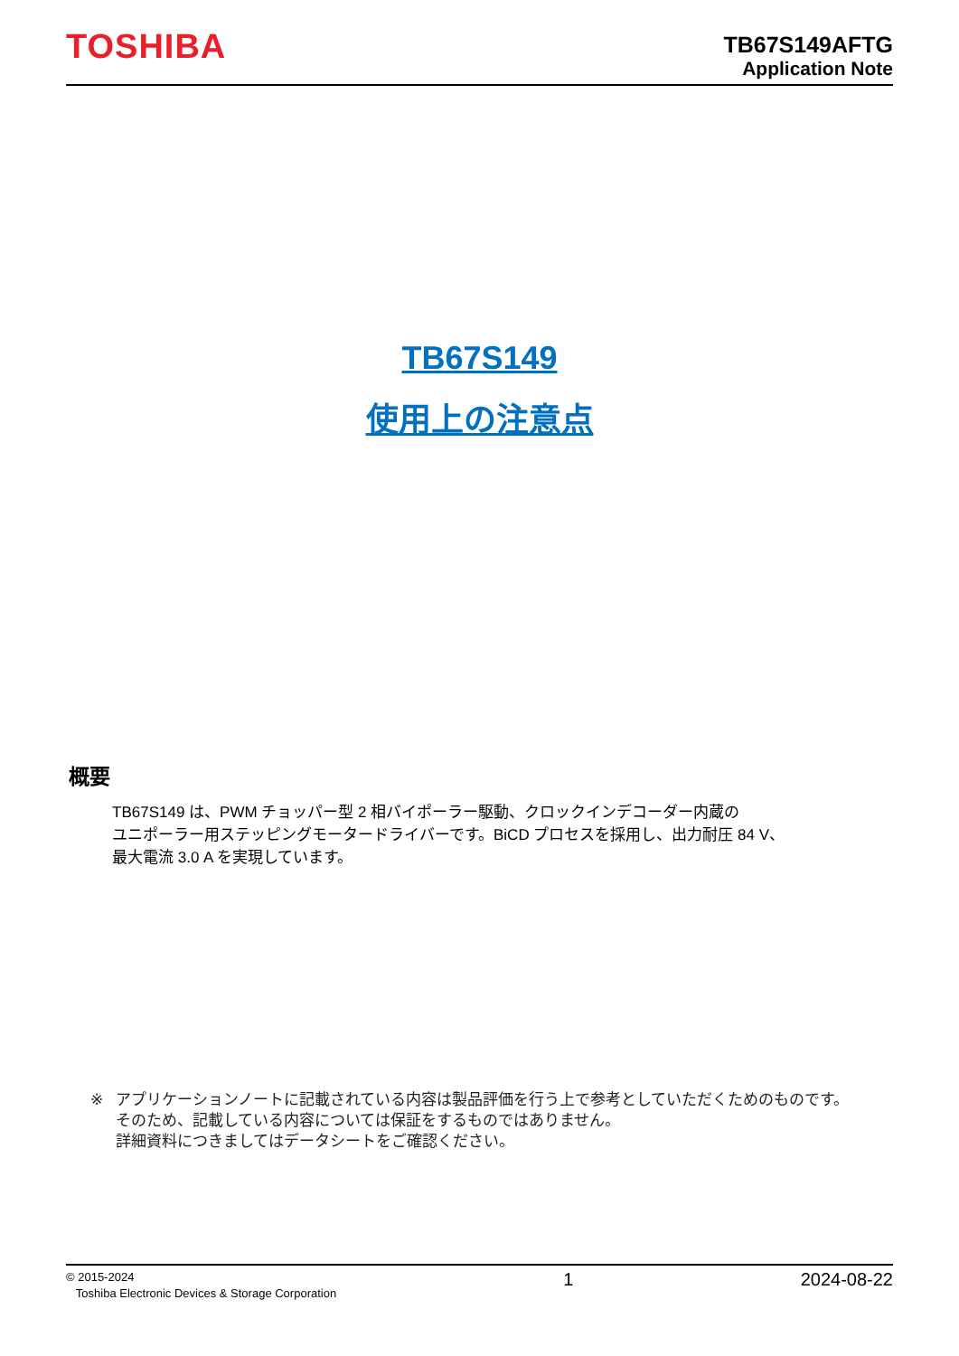TOSHIBA
TB67S149AFTG
Application Note
TB67S149
使用上の注意点
概要
TB67S149 は、PWM チョッパー型 2 相バイポーラー駆動、クロックインデコーダー内蔵の
ユニポーラー用ステッピングモータードライバーです。BiCD プロセスを採用し、出力耐圧 84 V、
最大電流 3.0 A を実現しています。
※ アプリケーションノートに記載されている内容は製品評価を行う上で参考としていただくためのものです。
そのため、記載している内容については保証をするものではありません。
詳細資料につきましてはデータシートをご確認ください。
© 2015-2024
Toshiba Electronic Devices & Storage Corporation
1 2024-08-22